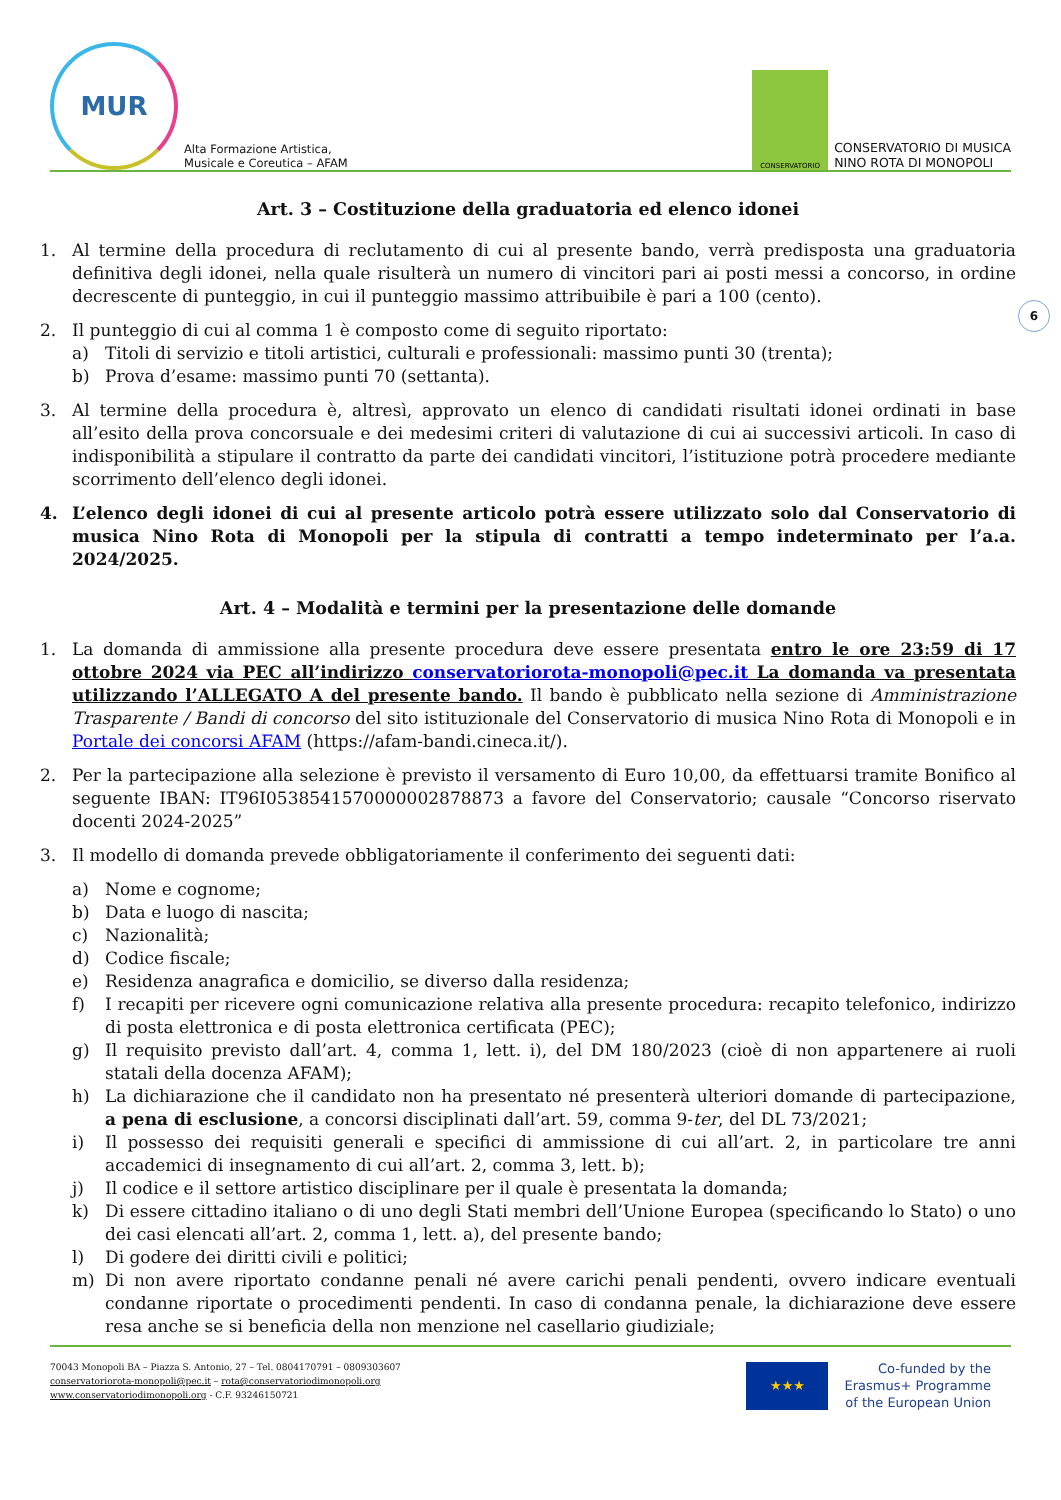MUR
Alta Formazione Artistica,
Musicale e Coreutica – AFAM
CONSERVATORIO
CONSERVATORIO DI MUSICA
NINO ROTA DI MONOPOLI
6
Art. 3 – Costituzione della graduatoria ed elenco idonei
1. Al termine della procedura di reclutamento di cui al presente bando, verrà predisposta una graduatoria definitiva degli idonei, nella quale risulterà un numero di vincitori pari ai posti messi a concorso, in ordine decrescente di punteggio, in cui il punteggio massimo attribuibile è pari a 100 (cento).
2. Il punteggio di cui al comma 1 è composto come di seguito riportato:
a) Titoli di servizio e titoli artistici, culturali e professionali: massimo punti 30 (trenta);
b) Prova d’esame: massimo punti 70 (settanta).
3. Al termine della procedura è, altresì, approvato un elenco di candidati risultati idonei ordinati in base all’esito della prova concorsuale e dei medesimi criteri di valutazione di cui ai successivi articoli. In caso di indisponibilità a stipulare il contratto da parte dei candidati vincitori, l’istituzione potrà procedere mediante scorrimento dell’elenco degli idonei.
4. L’elenco degli idonei di cui al presente articolo potrà essere utilizzato solo dal Conservatorio di musica Nino Rota di Monopoli per la stipula di contratti a tempo indeterminato per l’a.a. 2024/2025.
Art. 4 – Modalità e termini per la presentazione delle domande
1. La domanda di ammissione alla presente procedura deve essere presentata entro le ore 23:59 di 17 ottobre 2024 via PEC all’indirizzo conservatoriorota-monopoli@pec.it La domanda va presentata utilizzando l’ALLEGATO A del presente bando. Il bando è pubblicato nella sezione di Amministrazione Trasparente / Bandi di concorso del sito istituzionale del Conservatorio di musica Nino Rota di Monopoli e in Portale dei concorsi AFAM (https://afam-bandi.cineca.it/).
2. Per la partecipazione alla selezione è previsto il versamento di Euro 10,00, da effettuarsi tramite Bonifico al seguente IBAN: IT96I0538541570000002878873 a favore del Conservatorio; causale “Concorso riservato docenti 2024-2025”
3. Il modello di domanda prevede obbligatoriamente il conferimento dei seguenti dati:
a) Nome e cognome;
b) Data e luogo di nascita;
c) Nazionalità;
d) Codice fiscale;
e) Residenza anagrafica e domicilio, se diverso dalla residenza;
f) I recapiti per ricevere ogni comunicazione relativa alla presente procedura: recapito telefonico, indirizzo di posta elettronica e di posta elettronica certificata (PEC);
g) Il requisito previsto dall’art. 4, comma 1, lett. i), del DM 180/2023 (cioè di non appartenere ai ruoli statali della docenza AFAM);
h) La dichiarazione che il candidato non ha presentato né presenterà ulteriori domande di partecipazione, a pena di esclusione, a concorsi disciplinati dall’art. 59, comma 9-ter, del DL 73/2021;
i) Il possesso dei requisiti generali e specifici di ammissione di cui all’art. 2, in particolare tre anni accademici di insegnamento di cui all’art. 2, comma 3, lett. b);
j) Il codice e il settore artistico disciplinare per il quale è presentata la domanda;
k) Di essere cittadino italiano o di uno degli Stati membri dell’Unione Europea (specificando lo Stato) o uno dei casi elencati all’art. 2, comma 1, lett. a), del presente bando;
l) Di godere dei diritti civili e politici;
m) Di non avere riportato condanne penali né avere carichi penali pendenti, ovvero indicare eventuali condanne riportate o procedimenti pendenti. In caso di condanna penale, la dichiarazione deve essere resa anche se si beneficia della non menzione nel casellario giudiziale;
70043 Monopoli BA – Piazza S. Antonio, 27 – Tel. 0804170791 – 0809303607
conservatoriorota-monopoli@pec.it – rota@conservatoriodimonopoli.org
www.conservatoriodimonopoli.org - C.F. 93246150721
★★★
Co-funded by the
Erasmus+ Programme
of the European Union